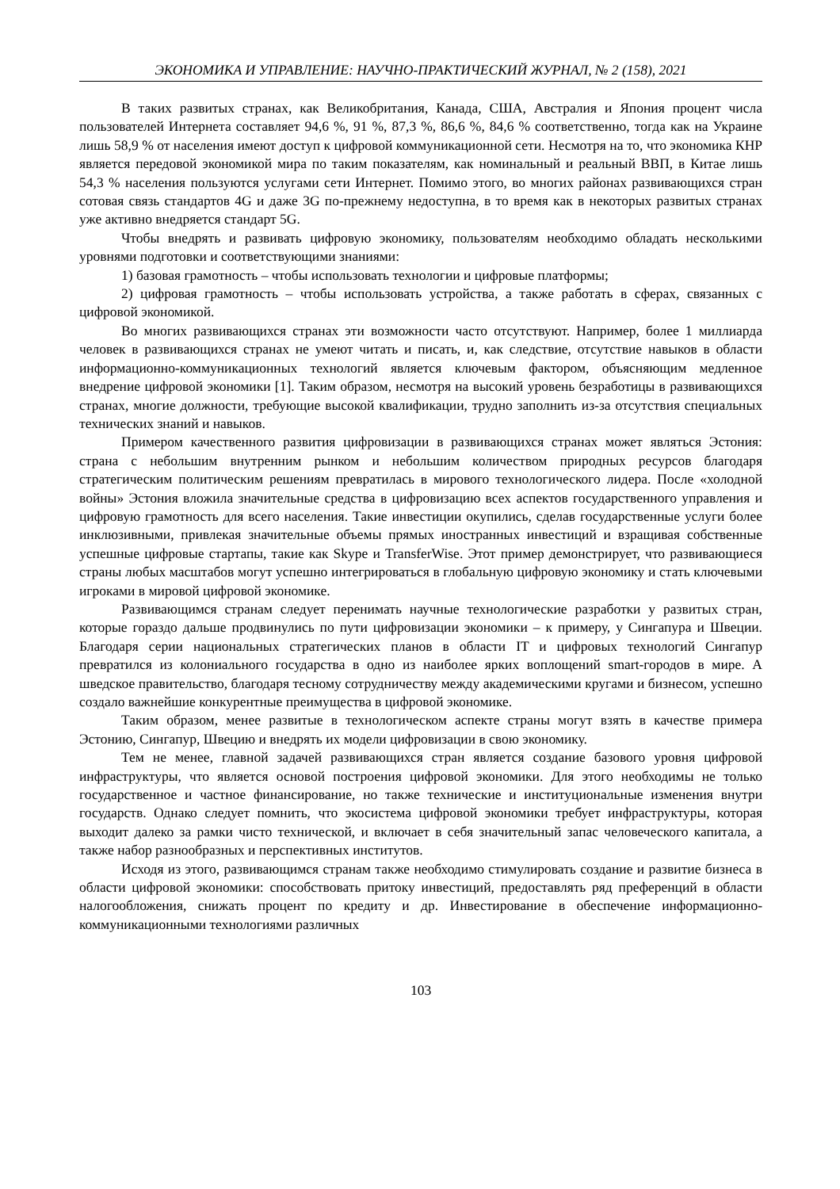ЭКОНОМИКА И УПРАВЛЕНИЕ: НАУЧНО-ПРАКТИЧЕСКИЙ ЖУРНАЛ, № 2 (158), 2021
В таких развитых странах, как Великобритания, Канада, США, Австралия и Япония процент числа пользователей Интернета составляет 94,6 %, 91 %, 87,3 %, 86,6 %, 84,6 % соответственно, тогда как на Украине лишь 58,9 % от населения имеют доступ к цифровой коммуникационной сети. Несмотря на то, что экономика КНР является передовой экономикой мира по таким показателям, как номинальный и реальный ВВП, в Китае лишь 54,3 % населения пользуются услугами сети Интернет. Помимо этого, во многих районах развивающихся стран сотовая связь стандартов 4G и даже 3G по-прежнему недоступна, в то время как в некоторых развитых странах уже активно внедряется стандарт 5G.
Чтобы внедрять и развивать цифровую экономику, пользователям необходимо обладать несколькими уровнями подготовки и соответствующими знаниями:
1) базовая грамотность – чтобы использовать технологии и цифровые платформы;
2) цифровая грамотность – чтобы использовать устройства, а также работать в сферах, связанных с цифровой экономикой.
Во многих развивающихся странах эти возможности часто отсутствуют. Например, более 1 миллиарда человек в развивающихся странах не умеют читать и писать, и, как следствие, отсутствие навыков в области информационно-коммуникационных технологий является ключевым фактором, объясняющим медленное внедрение цифровой экономики [1]. Таким образом, несмотря на высокий уровень безработицы в развивающихся странах, многие должности, требующие высокой квалификации, трудно заполнить из-за отсутствия специальных технических знаний и навыков.
Примером качественного развития цифровизации в развивающихся странах может являться Эстония: страна с небольшим внутренним рынком и небольшим количеством природных ресурсов благодаря стратегическим политическим решениям превратилась в мирового технологического лидера. После «холодной войны» Эстония вложила значительные средства в цифровизацию всех аспектов государственного управления и цифровую грамотность для всего населения. Такие инвестиции окупились, сделав государственные услуги более инклюзивными, привлекая значительные объемы прямых иностранных инвестиций и взращивая собственные успешные цифровые стартапы, такие как Skype и TransferWise. Этот пример демонстрирует, что развивающиеся страны любых масштабов могут успешно интегрироваться в глобальную цифровую экономику и стать ключевыми игроками в мировой цифровой экономике.
Развивающимся странам следует перенимать научные технологические разработки у развитых стран, которые гораздо дальше продвинулись по пути цифровизации экономики – к примеру, у Сингапура и Швеции. Благодаря серии национальных стратегических планов в области IT и цифровых технологий Сингапур превратился из колониального государства в одно из наиболее ярких воплощений smart-городов в мире. А шведское правительство, благодаря тесному сотрудничеству между академическими кругами и бизнесом, успешно создало важнейшие конкурентные преимущества в цифровой экономике.
Таким образом, менее развитые в технологическом аспекте страны могут взять в качестве примера Эстонию, Сингапур, Швецию и внедрять их модели цифровизации в свою экономику.
Тем не менее, главной задачей развивающихся стран является создание базового уровня цифровой инфраструктуры, что является основой построения цифровой экономики. Для этого необходимы не только государственное и частное финансирование, но также технические и институциональные изменения внутри государств. Однако следует помнить, что экосистема цифровой экономики требует инфраструктуры, которая выходит далеко за рамки чисто технической, и включает в себя значительный запас человеческого капитала, а также набор разнообразных и перспективных институтов.
Исходя из этого, развивающимся странам также необходимо стимулировать создание и развитие бизнеса в области цифровой экономики: способствовать притоку инвестиций, предоставлять ряд преференций в области налогообложения, снижать процент по кредиту и др. Инвестирование в обеспечение информационно-коммуникационными технологиями различных
103